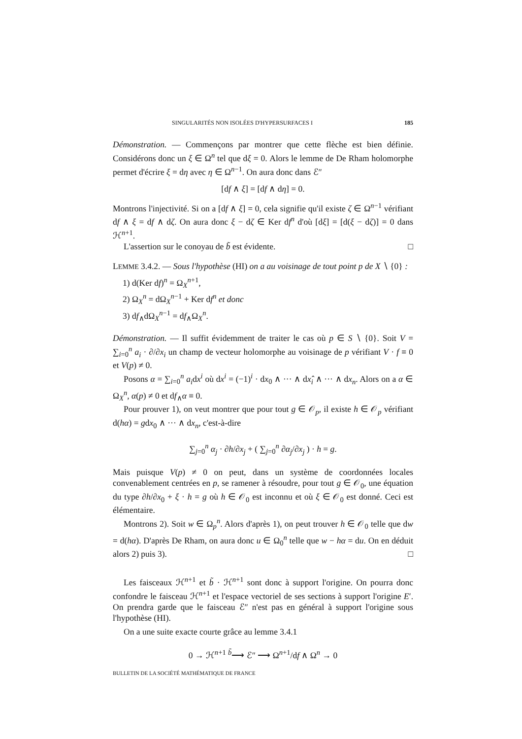SINGULARITÉS NON ISOLÉES D'HYPERSURFACES I 185
Démonstration. — Commençons par montrer que cette flèche est bien définie. Considérons donc un ξ ∈ Ω<sup>n</sup> tel que dξ = 0. Alors le lemme de De Rham holomorphe permet d'écrire ξ = dη avec η ∈ Ω<sup>n−1</sup>. On aura donc dans ℰ″
[df ∧ ξ] = [df ∧ dη] = 0.
Montrons l'injectivité. Si on a [df ∧ ξ] = 0, cela signifie qu'il existe ζ ∈ Ω<sup>n−1</sup> vérifiant df ∧ ξ = df ∧ dζ. On aura donc ξ − dζ ∈ Ker df<sup>n</sup> d'où [dξ] = [d(ξ − dζ)] = 0 dans ℋ<sup>n+1</sup>.
L'assertion sur le conoyau de b̃ est évidente. □
LEMME 3.4.2. — Sous l'hypothèse (HI) on a au voisinage de tout point p de X ∖ {0} :
1) d(Ker df)<sup>n</sup> = Ω<sub>X</sub><sup>n+1</sup>,
2) Ω<sub>X</sub><sup>n</sup> = dΩ<sub>X</sub><sup>n−1</sup> + Ker df<sup>n</sup> et donc
3) df<sub>∧</sub>dΩ<sub>X</sub><sup>n−1</sup> = df<sub>∧</sub>Ω<sub>X</sub><sup>n</sup>.
Démonstration. — Il suffit évidemment de traiter le cas où p ∈ S ∖ {0}. Soit V = ∑<sub>i=0</sub><sup>n</sup> a<sub>i</sub> · ∂/∂x<sub>i</sub> un champ de vecteur holomorphe au voisinage de p vérifiant V · f ≡ 0 et V(p) ≠ 0.
Posons α = ∑<sub>i=0</sub><sup>n</sup> a<sub>i</sub>dx<sup>i</sup> où dx<sup>i</sup> = (−1)<sup>i</sup> · dx<sub>0</sub> ∧ ··· ∧ dx<sub>i</sub>̂ ∧ ··· ∧ dx<sub>n</sub>. Alors on a α ∈ Ω<sub>X</sub><sup>n</sup>, α(p) ≠ 0 et df<sub>∧</sub>α ≡ 0.
Pour prouver 1), on veut montrer que pour tout g ∈ 𝒪<sub>p</sub>, il existe h ∈ 𝒪<sub>p</sub> vérifiant d(hα) = gdx<sub>0</sub> ∧ ··· ∧ dx<sub>n</sub>, c'est-à-dire
∑<sub>j=0</sub><sup>n</sup> α<sub>j</sub> · ∂h/∂x<sub>j</sub> + ( ∑<sub>j=0</sub><sup>n</sup> ∂α<sub>j</sub>/∂x<sub>j</sub> ) · h = g.
Mais puisque V(p) ≠ 0 on peut, dans un système de coordonnées locales convenablement centrées en p, se ramener à résoudre, pour tout g ∈ 𝒪<sub>0</sub>, une équation du type ∂h/∂x<sub>0</sub> + ξ · h = g où h ∈ 𝒪<sub>0</sub> est inconnu et où ξ ∈ 𝒪<sub>0</sub> est donné. Ceci est élémentaire.
Montrons 2). Soit w ∈ Ω<sub>p</sub><sup>n</sup>. Alors d'après 1), on peut trouver h ∈ 𝒪<sub>0</sub> telle que dw = d(hα). D'après De Rham, on aura donc u ∈ Ω<sub>0</sub><sup>n</sup> telle que w − hα = du. On en déduit alors 2) puis 3). □
Les faisceaux ℋ<sup>n+1</sup> et b̃ · ℋ<sup>n+1</sup> sont donc à support l'origine. On pourra donc confondre le faisceau ℋ<sup>n+1</sup> et l'espace vectoriel de ses sections à support l'origine E′. On prendra garde que le faisceau ℰ″ n'est pas en général à support l'origine sous l'hypothèse (HI).
On a une suite exacte courte grâce au lemme 3.4.1
0 → ℋ<sup>n+1</sup> <sup>b̃</sup>⟶ ℰ″ ⟶ Ω<sup>n+1</sup>/df ∧ Ω<sup>n</sup> → 0
BULLETIN DE LA SOCIÉTÉ MATHÉMATIQUE DE FRANCE